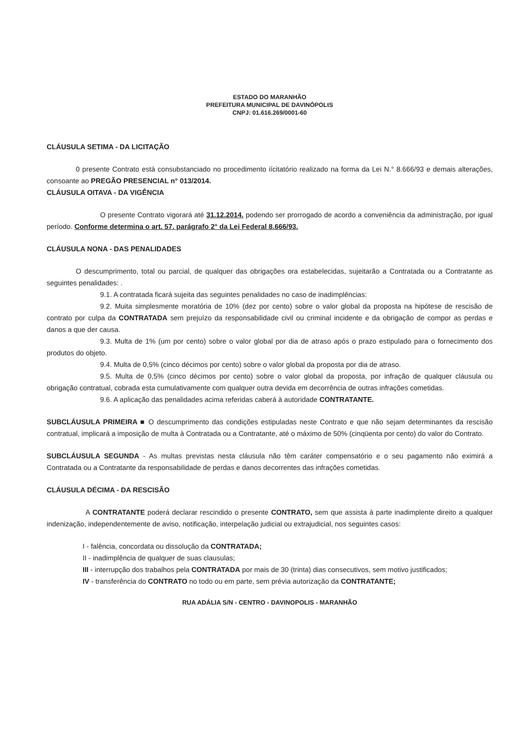ESTADO DO MARANHÃO
PREFEITURA MUNICIPAL DE DAVINÓPOLtS
CNPJ: 01.616.269/0001-60
CLÁUSULA SETIMA - DA LICITAÇÃO
0 presente Contrato está consubstanciado no procedimento iícitatório realizado na forma da Lei N.° 8.666/93 e demais alterações, consoante ao PREGÃO PRESENCIAL n° 013/2014.
CLÁUSULA OITAVA - DA VIGÊNCIA
O presente Contrato vigorará até 31.12.2014. podendo ser prorrogado de acordo a conveniência da administração, por igual período. Conforme determina o art. 57. parágrafo 2° da Lei Federal 8.666/93.
CLÁUSULA NONA - DAS PENALIDADES
O descumprimento, total ou parcial, de qualquer das obrigações ora estabelecidas, sujeitarão a Contratada ou a Contratante as seguintes penalidades: .
9.1. A contratada ficará sujeita das seguintes penalidades no caso de inadimplências:
9.2. Muita simplesmente moratória de 10% (dez por cento) sobre o valor global da proposta na hipótese de rescisão de contrato por culpa da CONTRATADA sem prejuízo da responsabilidade civil ou criminal incidente e da obrigação de compor as perdas e danos a que der causa.
9.3. Multa de 1% (um por cento) sobre o valor global por dia de atraso após o prazo estipulado para o fornecimento dos produtos do objeto.
9.4. Multa de 0,5% (cinco décimos por cento) sobre o valor global da proposta por dia de atraso.
9.5. Multa de 0,5% (cinco décimos por cento) sobre o valor global da proposta, por infração de qualquer cláusula ou obrigação contratual, cobrada esta cumulativamente com qualquer outra devida em decorrência de outras infrações cometidas.
9.6. A aplicação das penalidades acima referidas caberá à autoridade CONTRATANTE.
SUBCLÁUSULA PRIMEIRA ■ O descumprimento das condições estipuladas neste Contrato e que não sejam determinantes da rescisão contratual, implicará a imposição de multa à Contratada ou a Contratante, até o máximo de 50% (cinqüenta por cento) do valor do Contrato.
SUBCLÁUSULA SEGUNDA - As multas previstas nesta cláusula não têm caráter compensatório e o seu pagamento não eximirá a Contratada ou a Contratante da responsabilidade de perdas e danos decorrentes das infrações cometidas.
CLÁUSULA DÉCIMA - DA RESCISÃO
A CONTRATANTE poderá declarar rescindido o presente CONTRATO, sem que assista à parte inadimplente direito a qualquer indenização, independentemente de aviso, notificação, interpelação judicial ou extrajudicial, nos seguintes casos:
I - falência, concordata ou dissolução da CONTRATADA;
II - inadimplência de qualquer de suas clausulas;
III - interrupção dos trabalhos pela CONTRATADA por mais de 30 (trinta) dias consecutivos, sem motivo justificados;
IV - transferência do CONTRATO no todo ou em parte, sem prévia autorização da CONTRATANTE;
RUA ADÁLIA S/N - CENTRO - DAVINOPOLIS - MARANHÃO